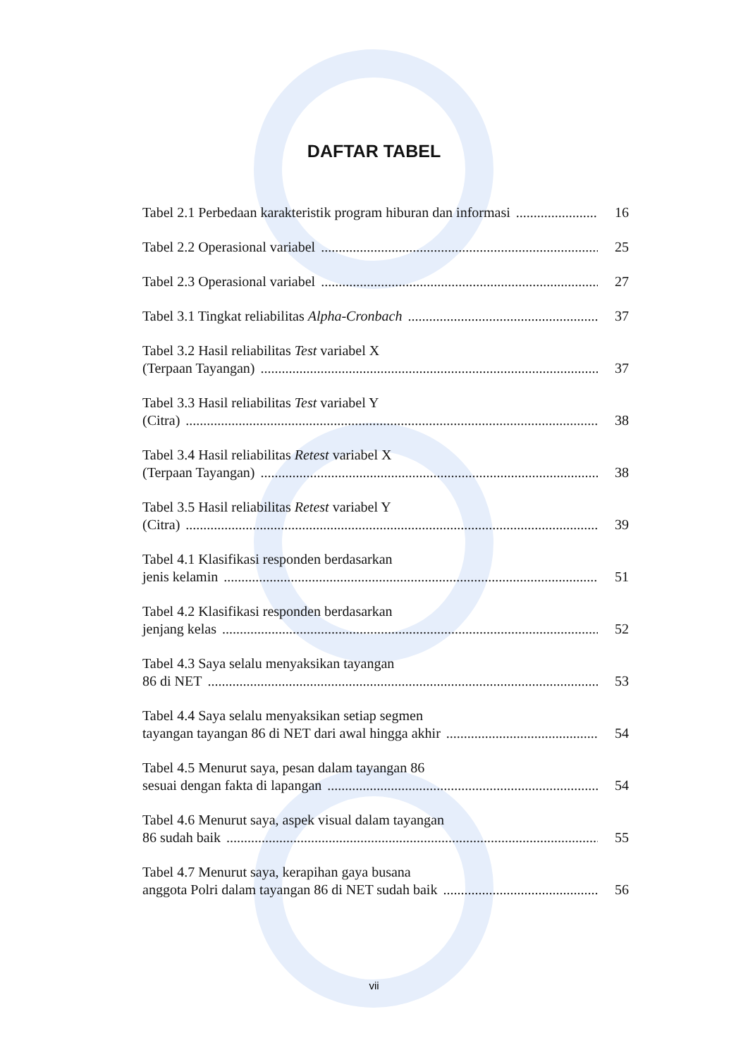DAFTAR TABEL
Tabel 2.1 Perbedaan karakteristik program hiburan dan informasi 16
Tabel 2.2 Operasional variabel 25
Tabel 2.3 Operasional variabel 27
Tabel 3.1 Tingkat reliabilitas Alpha-Cronbach 37
Tabel 3.2 Hasil reliabilitas Test variabel X
(Terpaan Tayangan) 37
Tabel 3.3 Hasil reliabilitas Test variabel Y
(Citra) 38
Tabel 3.4 Hasil reliabilitas Retest variabel X
(Terpaan Tayangan) 38
Tabel 3.5 Hasil reliabilitas Retest variabel Y
(Citra) 39
Tabel 4.1 Klasifikasi responden berdasarkan
jenis kelamin 51
Tabel 4.2 Klasifikasi responden berdasarkan
jenjang kelas 52
Tabel 4.3 Saya selalu menyaksikan tayangan
86 di NET 53
Tabel 4.4 Saya selalu menyaksikan setiap segmen
tayangan tayangan 86 di NET dari awal hingga akhir 54
Tabel 4.5 Menurut saya, pesan dalam tayangan 86
sesuai dengan fakta di lapangan 54
Tabel 4.6 Menurut saya, aspek visual dalam tayangan
86 sudah baik 55
Tabel 4.7 Menurut saya, kerapihan gaya busana
anggota Polri dalam tayangan 86 di NET sudah baik 56
vii